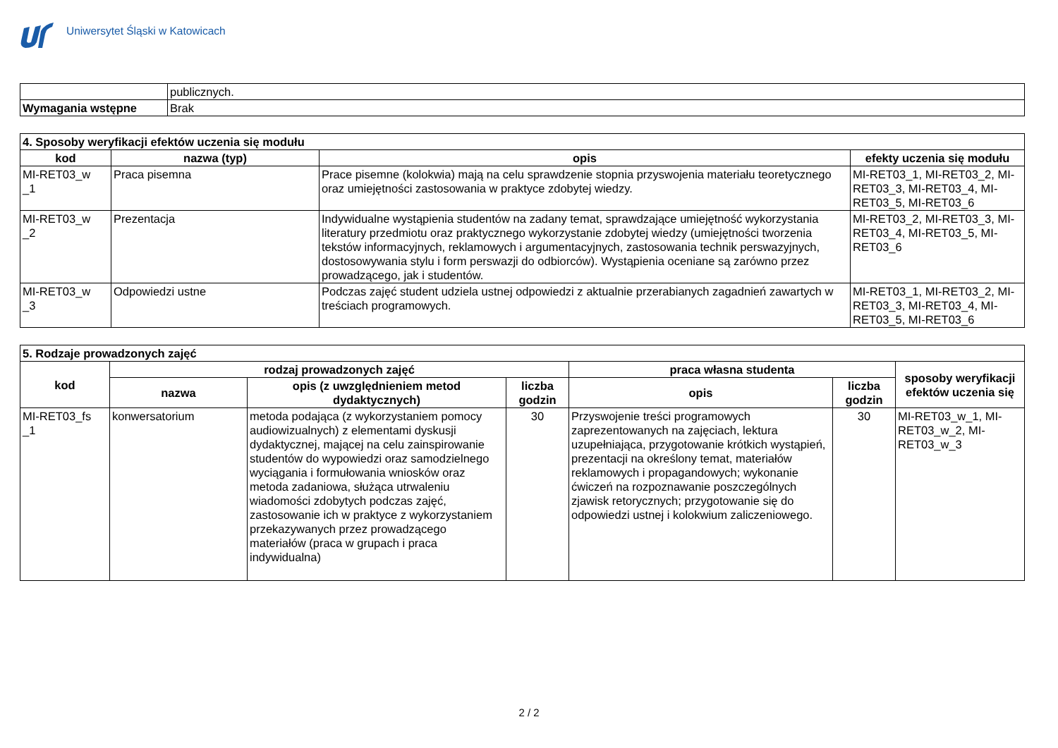Uniwersytet Śląski w Katowicach
| | publicznych. |
| Wymagania wstępne | Brak |
| 4. Sposoby weryfikacji efektów uczenia się modułu | | | |
| --- | --- | --- | --- |
| kod | nazwa (typ) | opis | efekty uczenia się modułu |
| MI-RET03_w _1 | Praca pisemna | Prace pisemne (kolokwia) mają na celu sprawdzenie stopnia przyswojenia materiału teoretycznego oraz umiejętności zastosowania w praktyce zdobytej wiedzy. | MI-RET03_1, MI-RET03_2, MI-RET03_3, MI-RET03_4, MI-RET03_5, MI-RET03_6 |
| MI-RET03_w _2 | Prezentacja | Indywidualne wystąpienia studentów na zadany temat, sprawdzające umiejętność wykorzystania literatury przedmiotu oraz praktycznego wykorzystanie zdobytej wiedzy (umiejętności tworzenia tekstów informacyjnych, reklamowych i argumentacyjnych, zastosowania technik perswazyjnych, dostosowywania stylu i form perswazji do odbiorców). Wystąpienia oceniane są zarówno przez prowadzącego, jak i studentów. | MI-RET03_2, MI-RET03_3, MI-RET03_4, MI-RET03_5, MI-RET03_6 |
| MI-RET03_w _3 | Odpowiedzi ustne | Podczas zajęć student udziela ustnej odpowiedzi z aktualnie przerabianych zagadnień zawartych w treściach programowych. | MI-RET03_1, MI-RET03_2, MI-RET03_3, MI-RET03_4, MI-RET03_5, MI-RET03_6 |
| 5. Rodzaje prowadzonych zajęć | | | | | | |
| --- | --- | --- | --- | --- | --- | --- |
| kod | rodzaj prowadzonych zajęć | | | praca własna studenta | | sposoby weryfikacji efektów uczenia się |
| | nazwa | opis (z uwzględnieniem metod dydaktycznych) | liczba godzin | opis | liczba godzin | |
| MI-RET03_fs _1 | konwersatorium | metoda podająca (z wykorzystaniem pomocy audiowizualnych) z elementami dyskusji dydaktycznej, mającej na celu zainspirowanie studentów do wypowiedzi oraz samodzielnego wyciągania i formułowania wniosków oraz metoda zadaniowa, służąca utrwaleniu wiadomości zdobytych podczas zajęć, zastosowanie ich w praktyce z wykorzystaniem przekazywanych przez prowadzącego materiałów (praca w grupach i praca indywidualna) | 30 | Przyswojenie treści programowych zaprezentowanych na zajęciach, lektura uzupełniająca, przygotowanie krótkich wystąpień, prezentacji na określony temat, materiałów reklamowych i propagandowych; wykonanie ćwiczeń na rozpoznawanie poszczególnych zjawisk retorycznych; przygotowanie się do odpowiedzi ustnej i kolokwium zaliczeniowego. | 30 | MI-RET03_w_1, MI-RET03_w_2, MI-RET03_w_3 |
2 / 2